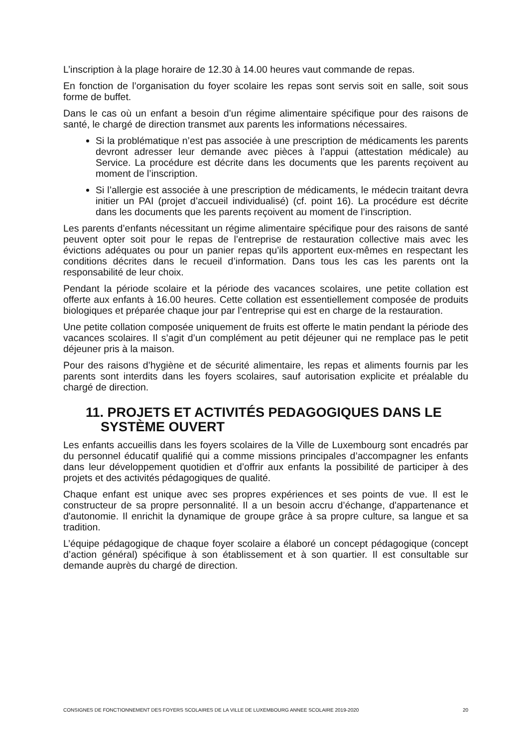L’inscription à la plage horaire de 12.30 à 14.00 heures vaut commande de repas.
En fonction de l’organisation du foyer scolaire les repas sont servis soit en salle, soit sous forme de buffet.
Dans le cas où un enfant a besoin d’un régime alimentaire spécifique pour des raisons de santé, le chargé de direction transmet aux parents les informations nécessaires.
Si la problématique n’est pas associée à une prescription de médicaments les parents devront adresser leur demande avec pièces à l’appui (attestation médicale) au Service. La procédure est décrite dans les documents que les parents reçoivent au moment de l’inscription.
Si l’allergie est associée à une prescription de médicaments, le médecin traitant devra initier un PAI (projet d’accueil individualisé) (cf. point 16). La procédure est décrite dans les documents que les parents reçoivent au moment de l’inscription.
Les parents d’enfants nécessitant un régime alimentaire spécifique pour des raisons de santé peuvent opter soit pour le repas de l’entreprise de restauration collective mais avec les évictions adéquates ou pour un panier repas qu’ils apportent eux-mêmes en respectant les conditions décrites dans le recueil d’information. Dans tous les cas les parents ont la responsabilité de leur choix.
Pendant la période scolaire et la période des vacances scolaires, une petite collation est offerte aux enfants à 16.00 heures. Cette collation est essentiellement composée de produits biologiques et préparée chaque jour par l’entreprise qui est en charge de la restauration.
Une petite collation composée uniquement de fruits est offerte le matin pendant la période des vacances scolaires. Il s’agit d’un complément au petit déjeuner qui ne remplace pas le petit déjeuner pris à la maison.
Pour des raisons d’hygiène et de sécurité alimentaire, les repas et aliments fournis par les parents sont interdits dans les foyers scolaires, sauf autorisation explicite et préalable du chargé de direction.
11. PROJETS ET ACTIVITÉS PEDAGOGIQUES DANS LE SYSTÈME OUVERT
Les enfants accueillis dans les foyers scolaires de la Ville de Luxembourg sont encadrés par du personnel éducatif qualifié qui a comme missions principales d’accompagner les enfants dans leur développement quotidien et d’offrir aux enfants la possibilité de participer à des projets et des activités pédagogiques de qualité.
Chaque enfant est unique avec ses propres expériences et ses points de vue. Il est le constructeur de sa propre personnalité. Il a un besoin accru d’échange, d'appartenance et d'autonomie. Il enrichit la dynamique de groupe grâce à sa propre culture, sa langue et sa tradition.
L’équipe pédagogique de chaque foyer scolaire a élaboré un concept pédagogique (concept d’action général) spécifique à son établissement et à son quartier. Il est consultable sur demande auprès du chargé de direction.
CONSIGNES DE FONCTIONNEMENT DES FOYERS SCOLAIRES DE LA VILLE DE LUXEMBOURG ANNEE SCOLAIRE 2019-2020 20